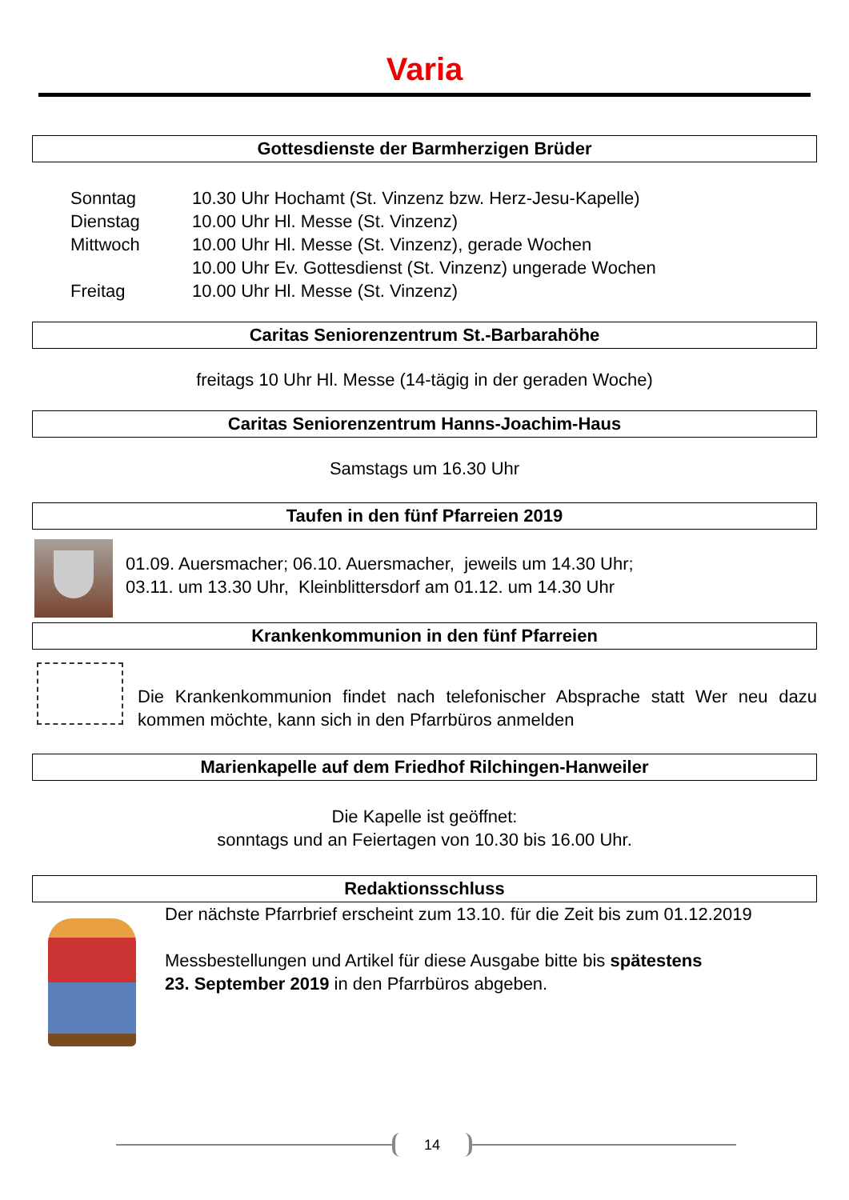Varia
Gottesdienste der Barmherzigen Brüder
| Sonntag | 10.30 Uhr Hochamt (St. Vinzenz bzw. Herz-Jesu-Kapelle) |
| Dienstag | 10.00 Uhr Hl. Messe (St. Vinzenz) |
| Mittwoch | 10.00 Uhr Hl. Messe (St. Vinzenz), gerade Wochen |
| | 10.00 Uhr Ev. Gottesdienst (St. Vinzenz) ungerade Wochen |
| Freitag | 10.00 Uhr Hl. Messe (St. Vinzenz) |
Caritas Seniorenzentrum St.-Barbarahöhe
freitags 10 Uhr Hl. Messe (14-tägig in der geraden Woche)
Caritas Seniorenzentrum Hanns-Joachim-Haus
Samstags um 16.30 Uhr
Taufen in den fünf Pfarreien 2019
01.09. Auersmacher; 06.10. Auersmacher, jeweils um 14.30 Uhr;
03.11. um 13.30 Uhr, Kleinblittersdorf am 01.12. um 14.30 Uhr
Krankenkommunion in den fünf Pfarreien
Die Krankenkommunion findet nach telefonischer Absprache statt Wer neu dazu kommen möchte, kann sich in den Pfarrbüros anmelden
Marienkapelle auf dem Friedhof Rilchingen-Hanweiler
Die Kapelle ist geöffnet:
sonntags und an Feiertagen von 10.30 bis 16.00 Uhr.
Redaktionsschluss
Der nächste Pfarrbrief erscheint zum 13.10. für die Zeit bis zum 01.12.2019
Messbestellungen und Artikel für diese Ausgabe bitte bis spätestens
23. September 2019 in den Pfarrbüros abgeben.
14